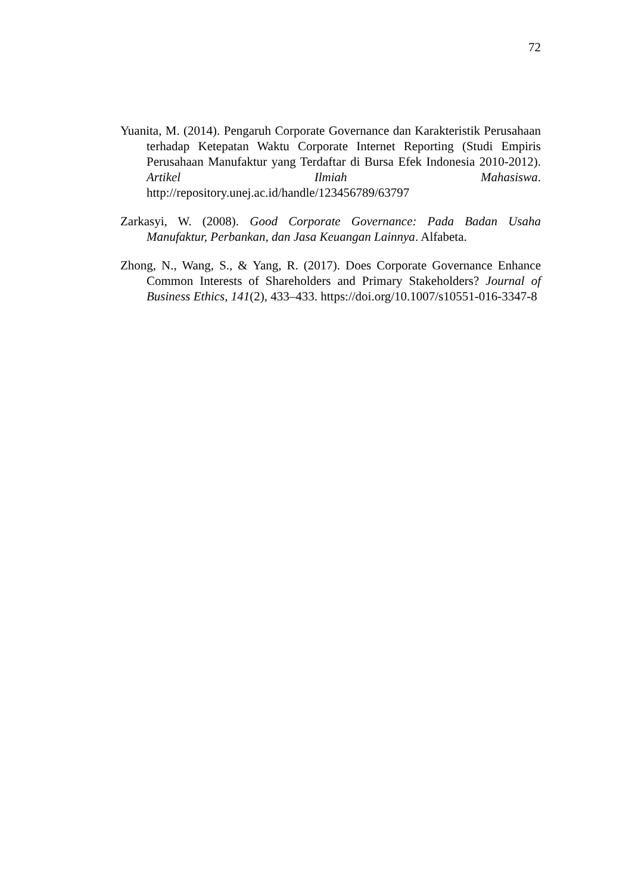72
Yuanita, M. (2014). Pengaruh Corporate Governance dan Karakteristik Perusahaan terhadap Ketepatan Waktu Corporate Internet Reporting (Studi Empiris Perusahaan Manufaktur yang Terdaftar di Bursa Efek Indonesia 2010-2012). Artikel Ilmiah Mahasiswa. http://repository.unej.ac.id/handle/123456789/63797
Zarkasyi, W. (2008). Good Corporate Governance: Pada Badan Usaha Manufaktur, Perbankan, dan Jasa Keuangan Lainnya. Alfabeta.
Zhong, N., Wang, S., & Yang, R. (2017). Does Corporate Governance Enhance Common Interests of Shareholders and Primary Stakeholders? Journal of Business Ethics, 141(2), 433–433. https://doi.org/10.1007/s10551-016-3347-8